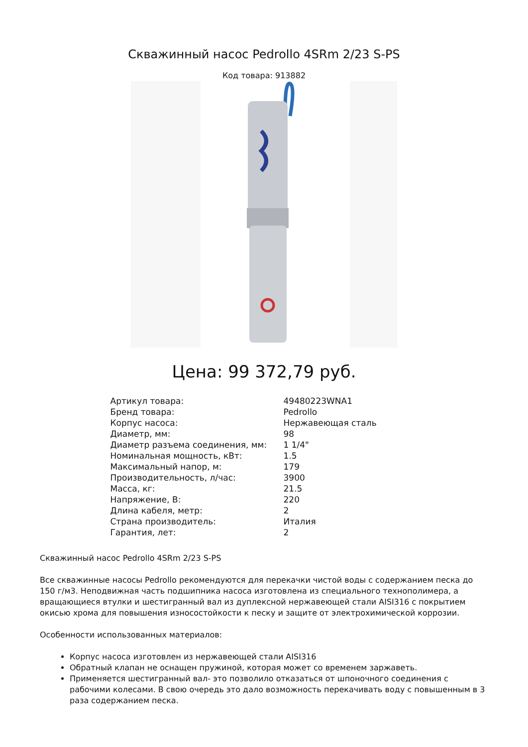Скважинный насос Pedrollo 4SRm 2/23 S-PS
Код товара: 913882
Цена: 99 372,79 руб.
| Артикул товара: | 49480223WNA1 |
| Бренд товара: | Pedrollo |
| Корпус насоса: | Нержавеющая сталь |
| Диаметр, мм: | 98 |
| Диаметр разъема соединения, мм: | 1 1/4" |
| Номинальная мощность, кВт: | 1.5 |
| Максимальный напор, м: | 179 |
| Производительность, л/час: | 3900 |
| Масса, кг: | 21.5 |
| Напряжение, В: | 220 |
| Длина кабеля, метр: | 2 |
| Страна производитель: | Италия |
| Гарантия, лет: | 2 |
Скважинный насос Pedrollo 4SRm 2/23 S-PS
Все скважинные насосы Pedrollo рекомендуются для перекачки чистой воды с содержанием песка до 150 г/м3. Неподвижная часть подшипника насоса изготовлена из специального технополимера, а вращающиеся втулки и шестигранный вал из дуплексной нержавеющей стали AISI316 с покрытием окисью хрома для повышения износостойкости к песку и защите от электрохимической коррозии.
Особенности использованных материалов:
Корпус насоса изготовлен из нержавеющей стали AISI316
Обратный клапан не оснащен пружиной, которая может со временем заржаветь.
Применяется шестигранный вал- это позволило отказаться от шпоночного соединения с рабочими колесами. В свою очередь это дало возможность перекачивать воду с повышенным в 3 раза содержанием песка.